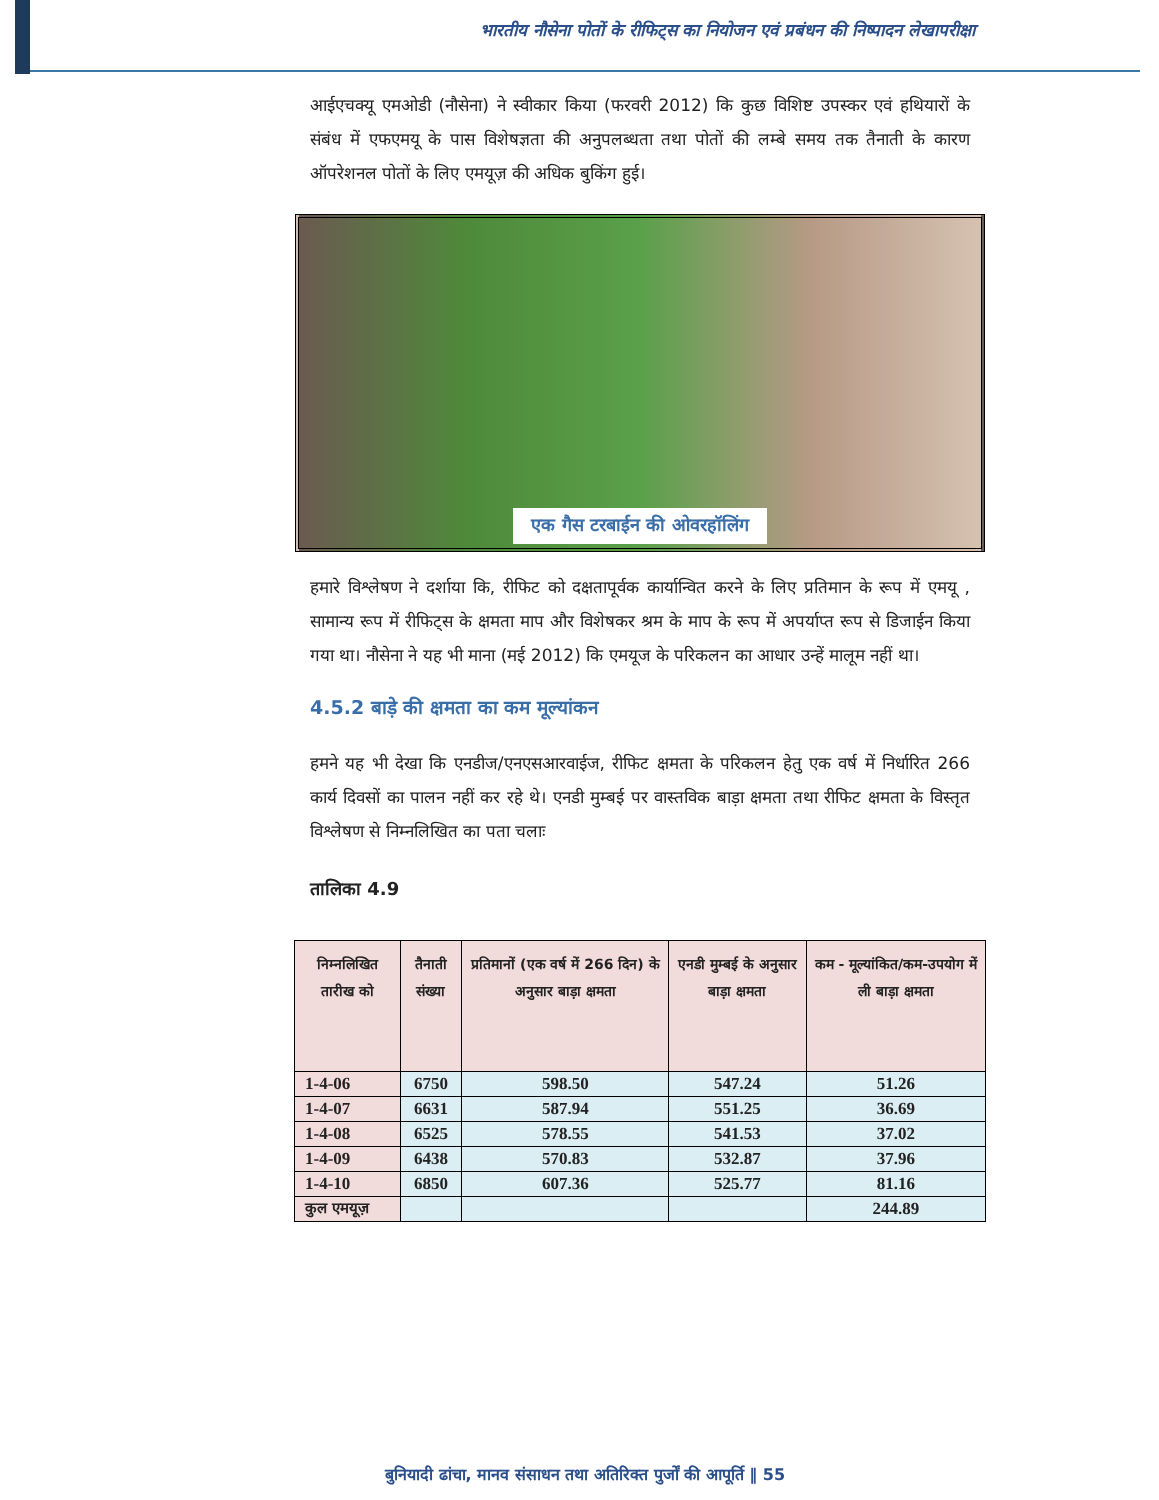भारतीय नौसेना पोतों के रीफिट्स का नियोजन एवं प्रबंधन की निष्पादन लेखापरीक्षा
आईएचक्यू एमओडी (नौसेना) ने स्वीकार किया (फरवरी 2012) कि कुछ विशिष्ट उपस्कर एवं हथियारों के संबंध में एफएमयू के पास विशेषज्ञता की अनुपलब्धता तथा पोतों की लम्बे समय तक तैनाती के कारण ऑपरेशनल पोतों के लिए एमयूज़ की अधिक बुकिंग हुई।
एक गैस टरबाईन की ओवरहॉलिंग
हमारे विश्लेषण ने दर्शाया कि, रीफिट को दक्षतापूर्वक कार्यान्वित करने के लिए प्रतिमान के रूप में एमयू , सामान्य रूप में रीफिट्स के क्षमता माप और विशेषकर श्रम के माप के रूप में अपर्याप्त रूप से डिजाईन किया गया था। नौसेना ने यह भी माना (मई 2012) कि एमयूज के परिकलन का आधार उन्हें मालूम नहीं था।
4.5.2 बाड़े की क्षमता का कम मूल्यांकन
हमने यह भी देखा कि एनडीज/एनएसआरवाईज, रीफिट क्षमता के परिकलन हेतु एक वर्ष में निर्धारित 266 कार्य दिवसों का पालन नहीं कर रहे थे। एनडी मुम्बई पर वास्तविक बाड़ा क्षमता तथा रीफिट क्षमता के विस्तृत विश्लेषण से निम्नलिखित का पता चलाः
तालिका 4.9
| निम्नलिखित तारीख को | तैनाती संख्या | प्रतिमानों (एक वर्ष में 266 दिन) के अनुसार बाड़ा क्षमता | एनडी मुम्बई के अनुसार बाड़ा क्षमता | कम - मूल्यांकित/कम-उपयोग में ली बाड़ा क्षमता |
| --- | --- | --- | --- | --- |
| 1-4-06 | 6750 | 598.50 | 547.24 | 51.26 |
| 1-4-07 | 6631 | 587.94 | 551.25 | 36.69 |
| 1-4-08 | 6525 | 578.55 | 541.53 | 37.02 |
| 1-4-09 | 6438 | 570.83 | 532.87 | 37.96 |
| 1-4-10 | 6850 | 607.36 | 525.77 | 81.16 |
| कुल एमयूज़ | | | | 244.89 |
बुनियादी ढांचा, मानव संसाधन तथा अतिरिक्त पुर्जों की आपूर्ति ‖ 55